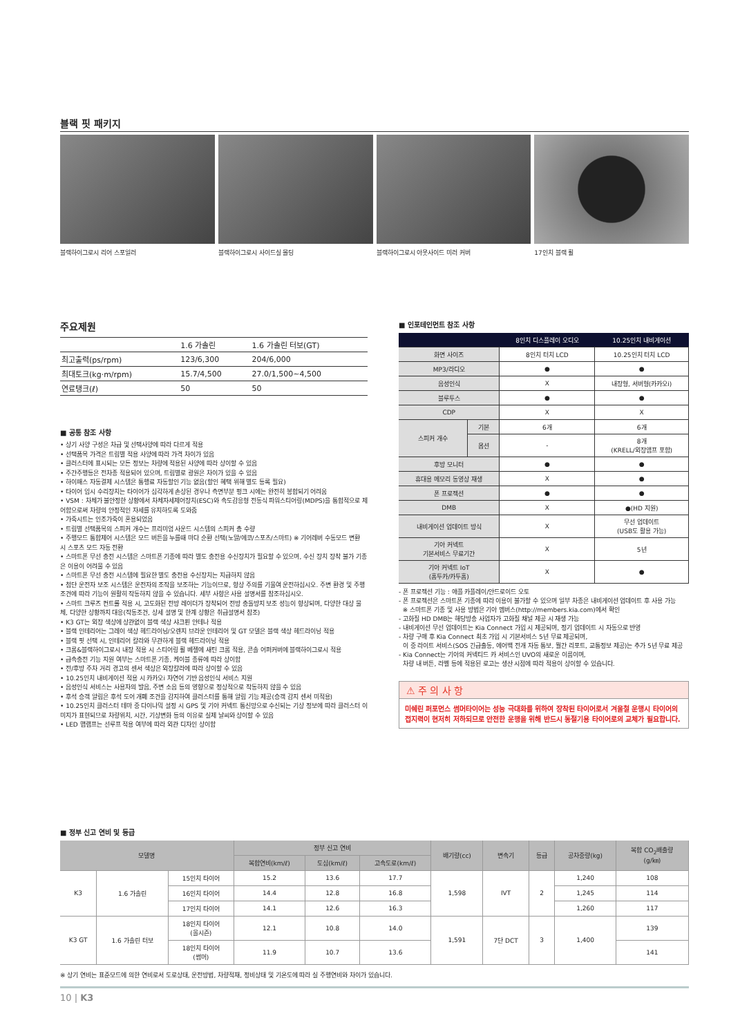블랙 핏 패키지
블랙하이그로시 리어 스포일러 블랙하이그로시 사이드실 몰딩 블랙하이그로시 아웃사이드 미러 커버 17인치 블랙 휠
주요제원
| | 1.6 가솔린 | 1.6 가솔린 터보(GT) |
| --- | --- | --- |
| 최고출력(ps/rpm) | 123/6,300 | 204/6,000 |
| 최대토크(kg·m/rpm) | 15.7/4,500 | 27.0/1,500~4,500 |
| 연료탱크(ℓ) | 50 | 50 |
■ 공통 참조 사항
• 상기 사양 구성은 차급 및 선택사양에 따라 다르게 적용
• 선택품목 가격은 트림별 적용 사양에 따라 가격 차이가 있음
• 클러스터에 표시되는 모든 정보는 차량에 적용된 사양에 따라 상이할 수 있음
• 주간주행등은 전차종 적용되어 있으며, 트림별로 광원은 차이가 있을 수 있음
• 하이패스 자동결제 시스템은 통행료 자동할인 기능 없음(할인 혜택 위해 별도 등록 필요)
• 타이어 임시 수리장치는 타이어가 심각하게 손상된 경우나 측면부분 펑크 시에는 완전히 봉합되기 어려움
• VSM : 차체가 불안정한 상황에서 차체자세제어장치(ESC)와 속도감응형 전동식 파워스티어링(MDPS)을 통합적으로 제어함으로써 차량의 안정적인 자세를 유지하도록 도와줌
• 가죽시트는 인조가죽이 혼용되었음
• 트림별 선택품목의 스피커 개수는 프리미엄 사운드 시스템의 스피커 총 수량
• 주행모드 통합제어 시스템은 모드 버튼을 누를때 마다 순환 선택(노말/에코/스포츠/스마트) ※ 기어레버 수동모드 변환 시 스포츠 모드 자동 전환
• 스마트폰 무선 충전 시스템은 스마트폰 기종에 따라 별도 충전용 수신장치가 필요할 수 있으며, 수신 장치 장착 불가 기종은 이용이 어려울 수 있음
• 스마트폰 무선 충전 시스템에 필요한 별도 충전용 수신장치는 지급하지 않음
• 첨단 운전자 보조 시스템은 운전자의 조작을 보조하는 기능이므로, 항상 주의를 기울여 운전하십시오. 주변 환경 및 주행 조건에 따라 기능이 원활히 작동하지 않을 수 있습니다. 세부 사항은 사용 설명서를 참조하십시오.
• 스마트 크루즈 컨트롤 적용 시, 고도화된 전방 레이더가 장착되어 전방 충돌방지 보조 성능이 향상되며, 다양한 대상 물체, 다양한 상황까지 대응(작동조건, 상세 설명 및 한계 상황은 취급설명서 참조)
• K3 GT는 외장 색상에 상관없이 블랙 색상 샤크핀 안테나 적용
• 블랙 인테리어는 그레이 색상 헤드라이닝/오렌지 브라운 인테리어 및 GT 모델은 블랙 색상 헤드라이닝 적용
• 블랙 핏 선택 시, 인테리어 칼라와 무관하게 블랙 헤드라이닝 적용
• 크롬&블랙하이그로시 내장 적용 시 스티어링 휠 베젤에 새틴 크롬 적용, 콘솔 어퍼커버에 블랙하이그로시 적용
• 급속충전 기능 지원 여부는 스마트폰 기종, 케이블 종류에 따라 상이함
• 전/후방 주차 거리 경고의 센서 색상은 외장칼라에 따라 상이할 수 있음
• 10.25인치 내비게이션 적용 시 카카오i 자연어 기반 음성인식 서비스 지원
• 음성인식 서비스는 사용자의 발음, 주변 소음 등의 영향으로 정상적으로 작동하지 않을 수 있음
• 후석 승객 알림은 후석 도어 개폐 조건을 감지하여 클러스터를 통해 알림 기능 제공(승객 감지 센서 미적용)
• 10.25인치 클러스터 테마 중 다이나믹 설정 시 GPS 및 기아 커넥트 통신망으로 수신되는 기상 정보에 따라 클러스터 이미지가 표현되므로 차량위치, 시간, 기상변화 등의 이유로 실제 날씨와 상이할 수 있음
• LED 맵램프는 선루프 적용 여부에 따라 외관 디자인 상이함
■ 인포테인먼트 참조 사항
| | | 8인치 디스플레이 오디오 | 10.25인치 내비게이션 |
| --- | --- | --- | --- |
| 화면 사이즈 | | 8인치 터치 LCD | 10.25인치 터치 LCD |
| MP3/라디오 | | ● | ● |
| 음성인식 | | X | 내장형, 서버형(카카오i) |
| 블루투스 | | ● | ● |
| CDP | | X | X |
| 스피커 개수 | 기본 | 6개 | 6개 |
| | 옵션 | - | 8개 (KRELL/외장앰프 포함) |
| 후방 모니터 | | ● | ● |
| 휴대용 메모리 동영상 재생 | | X | ● |
| 폰 프로젝션 | | ● | ● |
| DMB | | X | ●(HD 지원) |
| 내비게이션 업데이트 방식 | | X | 무선 업데이트 (USB도 활용 가능) |
| 기아 커넥트 기본서비스 무료기간 | | X | 5년 |
| 기아 커넥트 IoT (홈투카/카투홈) | | X | ● |
- 폰 프로젝션 기능 : 애플 카플레이/안드로이드 오토
- 폰 프로젝션은 스마트폰 기종에 따라 이용이 불가할 수 있으며 일부 차종은 내비게이션 업데이트 후 사용 가능
※ 스마트폰 기종 및 사용 방법은 기아 멤버스(http://members.kia.com)에서 확인
- 고화질 HD DMB는 해당방송 사업자가 고화질 채널 제공 시 재생 가능
- 내비게이션 무선 업데이트는 Kia Connect 가입 시 제공되며, 정기 업데이트 시 자동으로 반영
- 차량 구매 후 Kia Connect 최초 가입 시 기본서비스 5년 무료 제공되며,
이 중 라이트 서비스(SOS 긴급출동, 에어백 전개 자동 통보, 월간 리포트, 교통정보 제공)는 추가 5년 무료 제공
- Kia Connect는 기아의 커넥티드 카 서비스인 UVO의 새로운 이름이며,
차량 내 버튼, 라벨 등에 적용된 로고는 생산 시점에 따라 적용이 상이할 수 있습니다.
⚠ 주 의 사 항
미쉐린 퍼포먼스 썸머타이어는 성능 극대화를 위하여 장착된 타이어로서 겨울철 운행시 타이어의 접지력이 현저히 저하되므로 안전한 운행을 위해 반드시 동절기용 타이어로의 교체가 필요합니다.
■ 정부 신고 연비 및 등급
| 모델명 | | | 정부 신고 연비 | | | 배기량(cc) | 변속기 | 등급 | 공차중량(kg) | 복합 CO<sub>2</sub>배출량 (g/㎞) |
| --- | --- | --- | --- | --- | --- | --- | --- | --- | --- | --- |
| | | | 복합연비(km/ℓ) | 도심(km/ℓ) | 고속도로(km/ℓ) | | | | | |
| K3 | 1.6 가솔린 | 15인치 타이어 | 15.2 | 13.6 | 17.7 | 1,598 | IVT | 2 | 1,240 | 108 |
| | | 16인치 타이어 | 14.4 | 12.8 | 16.8 | | | | 1,245 | 114 |
| | | 17인치 타이어 | 14.1 | 12.6 | 16.3 | | | | 1,260 | 117 |
| K3 GT | 1.6 가솔린 터보 | 18인치 타이어 (올시즌) | 12.1 | 10.8 | 14.0 | 1,591 | 7단 DCT | 3 | 1,400 | 139 |
| | | 18인치 타이어 (썸머) | 11.9 | 10.7 | 13.6 | | | | | 141 |
※ 상기 연비는 표준모드에 의한 연비로서 도로상태, 운전방법, 차량적재, 정비상태 및 기온도에 따라 실 주행연비와 차이가 있습니다.
10 | K3